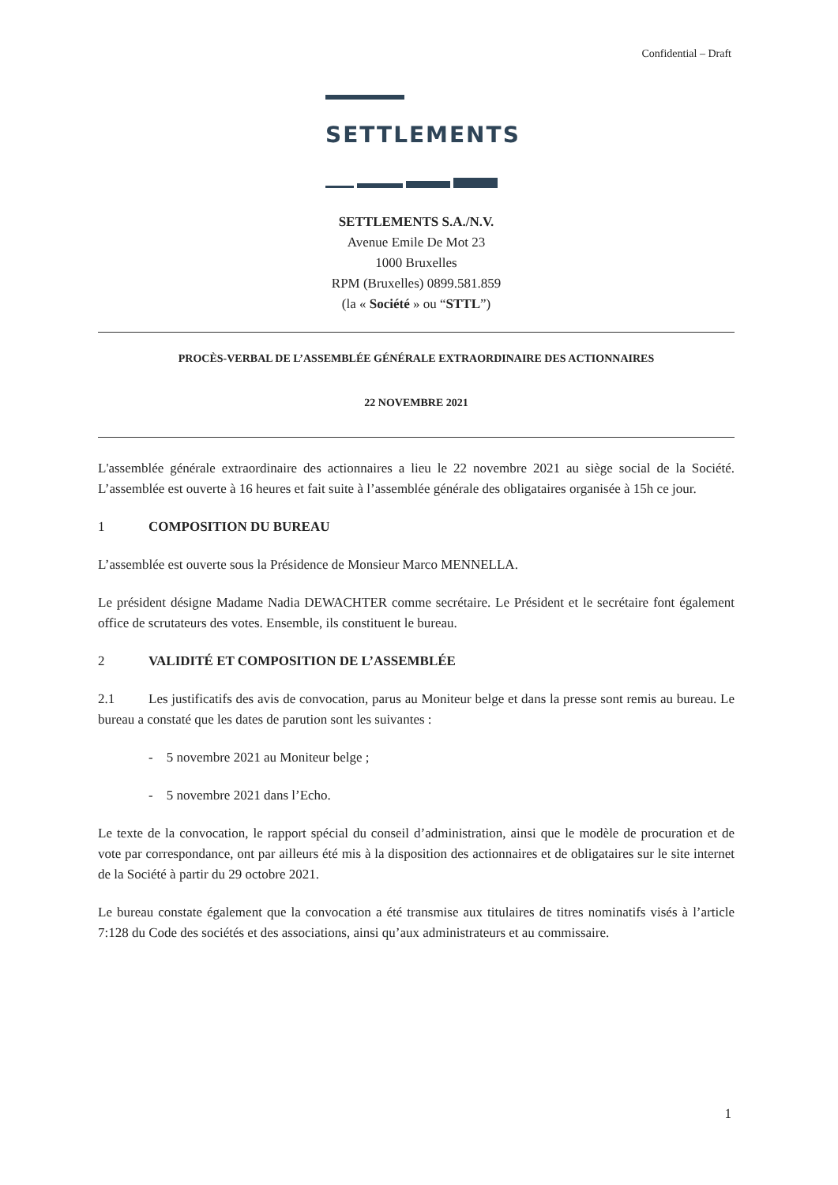Confidential – Draft
SETTLEMENTS
SETTLEMENTS S.A./N.V.
Avenue Emile De Mot 23
1000 Bruxelles
RPM (Bruxelles) 0899.581.859
(la « Société » ou “STTL”)
PROCÈS-VERBAL DE L’ASSEMBLÉE GÉNÉRALE EXTRAORDINAIRE DES ACTIONNAIRES
22 NOVEMBRE 2021
L'assemblée générale extraordinaire des actionnaires a lieu le 22 novembre 2021 au siège social de la Société. L’assemblée est ouverte à 16 heures et fait suite à l’assemblée générale des obligataires organisée à 15h ce jour.
1 COMPOSITION DU BUREAU
L’assemblée est ouverte sous la Présidence de Monsieur Marco MENNELLA.
Le président désigne Madame Nadia DEWACHTER comme secrétaire. Le Président et le secrétaire font également office de scrutateurs des votes. Ensemble, ils constituent le bureau.
2 VALIDITÉ ET COMPOSITION DE L’ASSEMBLÉE
2.1 Les justificatifs des avis de convocation, parus au Moniteur belge et dans la presse sont remis au bureau. Le bureau a constaté que les dates de parution sont les suivantes :
- 5 novembre 2021 au Moniteur belge ;
- 5 novembre 2021 dans l’Echo.
Le texte de la convocation, le rapport spécial du conseil d’administration, ainsi que le modèle de procuration et de vote par correspondance, ont par ailleurs été mis à la disposition des actionnaires et de obligataires sur le site internet de la Société à partir du 29 octobre 2021.
Le bureau constate également que la convocation a été transmise aux titulaires de titres nominatifs visés à l’article 7:128 du Code des sociétés et des associations, ainsi qu’aux administrateurs et au commissaire.
1